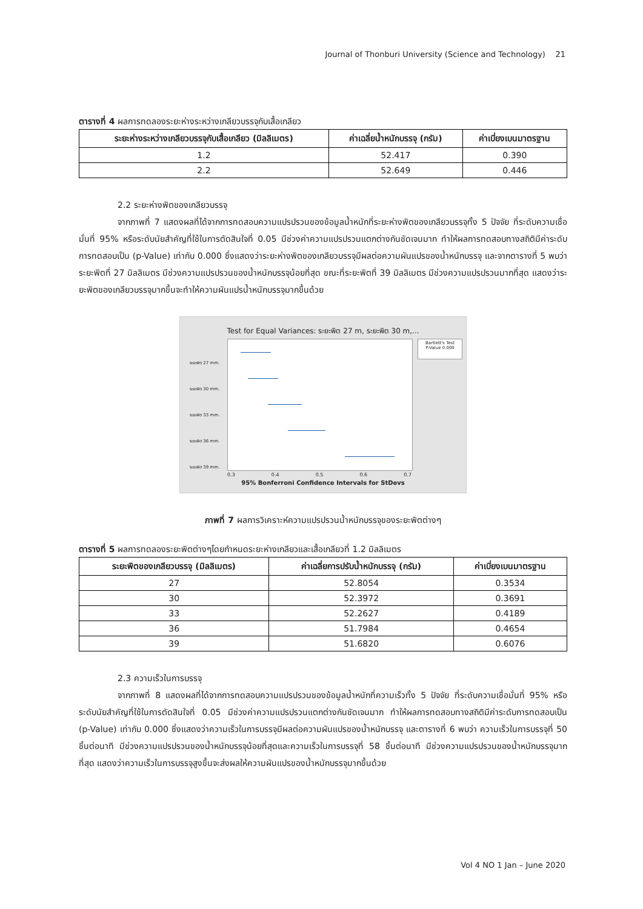Journal of Thonburi University (Science and Technology) 21
ตารางที่ 4 ผลการทดลองระยะห่างระหว่างเกลียวบรรจุกับเสื้อเกลียว
| ระยะห่างระหว่างเกลียวบรรจุกับเสื้อเกลียว (มิลลิเมตร) | ค่าเฉลี่ยน้ำหนักบรรจุ (กรัม) | ค่าเบี่ยงเบนมาตรฐาน |
| --- | --- | --- |
| 1.2 | 52.417 | 0.390 |
| 2.2 | 52.649 | 0.446 |
2.2 ระยะห่างพิตของเกลียวบรรจุ
จากภาพที่ 7 แสดงผลที่ได้จากการทดสอบความแปรปรวนของข้อมูลน้ำหนักที่ระยะห่างพิตของเกลียวบรรจุทั้ง 5 ปัจจัย ที่ระดับความเชื่อมั่นที่ 95% หรือระดับนัยสำคัญที่ใช้ในการตัดสินใจที่ 0.05 มีช่วงค่าความแปรปรวนแตกต่างกันชัดเจนมาก ทำให้ผลการทดสอบทางสถิติมีค่าระดับการทดสอบเป็น (p-Value) เท่ากับ 0.000 ซึ่งแสดงว่าระยะห่างพิตของเกลียวบรรจุมีผลต่อความผันแปรของน้ำหนักบรรจุ และจากตารางที่ 5 พบว่า ระยะพิตที่ 27 มิลลิเมตร มีช่วงความแปรปรวนของน้ำหนักบรรจุน้อยที่สุด ขณะที่ระยะพิตที่ 39 มิลลิเมตร มีช่วงความแปรปรวนมากที่สุด แสดงว่าระยะพิตของเกลียวบรรจุมากขึ้นจะทำให้ความผันแปรน้ำหนักบรรจุมากขึ้นด้วย
Test for Equal Variances: ระยะพิต 27 m, ระยะพิต 30 m,...
Bartlett's Test
P-Value 0.000
ระยะพิต 27 mm.
ระยะพิต 30 mm.
ระยะพิต 33 mm.
ระยะพิต 36 mm.
ระยะพิต 39 mm.
0.3 0.4 0.5 0.6 0.7
95% Bonferroni Confidence Intervals for StDevs
ภาพที่ 7 ผลการวิเคราะห์ความแปรปรวนน้ำหนักบรรจุของระยะพิตต่างๆ
ตารางที่ 5 ผลการทดลองระยะพิตต่างๆโดยกำหนดระยะห่างเกลียวและเสื้อเกลียวที่ 1.2 มิลลิเมตร
| ระยะพิตของเกลียวบรรจุ (มิลลิเมตร) | ค่าเฉลี่ยการปรับน้ำหนักบรรจุ (กรัม) | ค่าเบี่ยงเบนมาตรฐาน |
| --- | --- | --- |
| 27 | 52.8054 | 0.3534 |
| 30 | 52.3972 | 0.3691 |
| 33 | 52.2627 | 0.4189 |
| 36 | 51.7984 | 0.4654 |
| 39 | 51.6820 | 0.6076 |
2.3 ความเร็วในการบรรจุ
จากภาพที่ 8 แสดงผลที่ได้จากการทดสอบความแปรปรวนของข้อมูลน้ำหนักที่ความเร็วทั้ง 5 ปัจจัย ที่ระดับความเชื่อมั่นที่ 95% หรือระดับนัยสำคัญที่ใช้ในการตัดสินใจที่ 0.05 มีช่วงค่าความแปรปรวนแตกต่างกันชัดเจนมาก ทำให้ผลการทดสอบทางสถิติมีค่าระดับการทดสอบเป็น (p-Value) เท่ากับ 0.000 ซึ่งแสดงว่าความเร็วในการบรรจุมีผลต่อความผันแปรของน้ำหนักบรรจุ และตารางที่ 6 พบว่า ความเร็วในการบรรจุที่ 50 ชิ้นต่อนาที มีช่วงความแปรปรวนของน้ำหนักบรรจุน้อยที่สุดและความเร็วในการบรรจุที่ 58 ชิ้นต่อนาที มีช่วงความแปรปรวนของน้ำหนักบรรจุมากที่สุด แสดงว่าความเร็วในการบรรจุสูงขึ้นจะส่งผลให้ความผันแปรของน้ำหนักบรรจุมากขึ้นด้วย
Vol 4 NO 1 Jan – June 2020